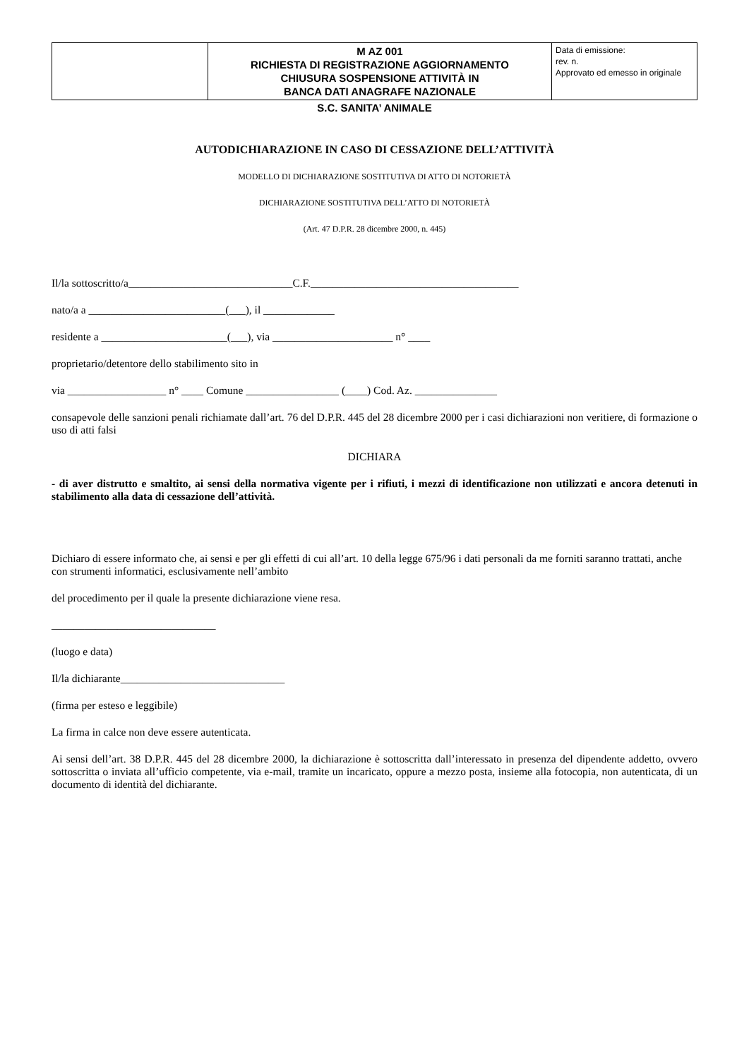| | M AZ 001 RICHIESTA DI REGISTRAZIONE AGGIORNAMENTO CHIUSURA SOSPENSIONE ATTIVITÀ IN BANCA DATI ANAGRAFE NAZIONALE | Data di emissione: rev. n. Approvato ed emesso in originale |
S.C. SANITA’ ANIMALE
AUTODICHIARAZIONE IN CASO DI CESSAZIONE DELL’ATTIVITÀ
MODELLO DI DICHIARAZIONE SOSTITUTIVA DI ATTO DI NOTORIETÀ
DICHIARAZIONE SOSTITUTIVA DELL’ATTO DI NOTORIETÀ
(Art. 47 D.P.R. 28 dicembre 2000, n. 445)
Il/la sottoscritto/a______________________________C.F.______________________________________
nato/a a _________________________(___), il _____________
residente a _______________________(___), via ______________________ n° ____
proprietario/detentore dello stabilimento sito in
via __________________ n° ____ Comune _________________ (____) Cod. Az. _______________
consapevole delle sanzioni penali richiamate dall’art. 76 del D.P.R. 445 del 28 dicembre 2000 per i casi dichiarazioni non veritiere, di formazione o uso di atti falsi
DICHIARA
- di aver distrutto e smaltito, ai sensi della normativa vigente per i rifiuti, i mezzi di identificazione non utilizzati e ancora detenuti in stabilimento alla data di cessazione dell’attività.
Dichiaro di essere informato che, ai sensi e per gli effetti di cui all’art. 10 della legge 675/96 i dati personali da me forniti saranno trattati, anche con strumenti informatici, esclusivamente nell’ambito
del procedimento per il quale la presente dichiarazione viene resa.
______________________________
(luogo e data)
Il/la dichiarante______________________________
(firma per esteso e leggibile)
La firma in calce non deve essere autenticata.
Ai sensi dell’art. 38 D.P.R. 445 del 28 dicembre 2000, la dichiarazione è sottoscritta dall’interessato in presenza del dipendente addetto, ovvero sottoscritta o inviata all’ufficio competente, via e-mail, tramite un incaricato, oppure a mezzo posta, insieme alla fotocopia, non autenticata, di un documento di identità del dichiarante.